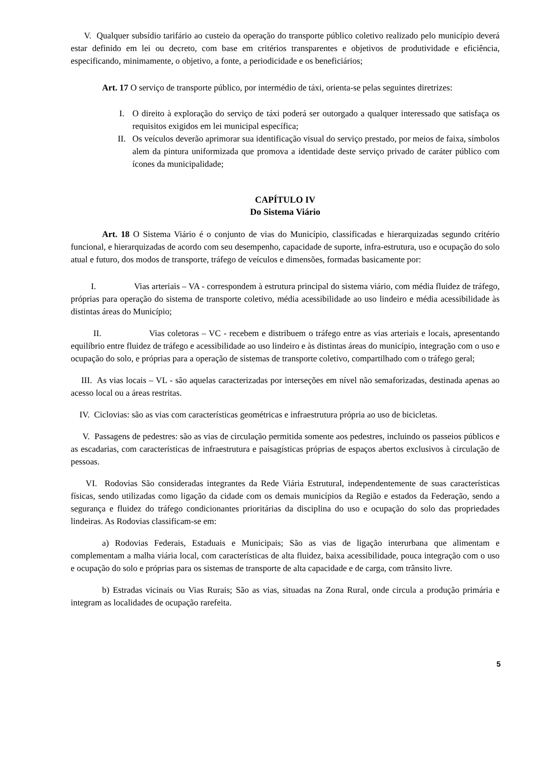V. Qualquer subsídio tarifário ao custeio da operação do transporte público coletivo realizado pelo município deverá estar definido em lei ou decreto, com base em critérios transparentes e objetivos de produtividade e eficiência, especificando, minimamente, o objetivo, a fonte, a periodicidade e os beneficiários;
Art. 17 O serviço de transporte público, por intermédio de táxi, orienta-se pelas seguintes diretrizes:
I. O direito à exploração do serviço de táxi poderá ser outorgado a qualquer interessado que satisfaça os requisitos exigidos em lei municipal específica;
II. Os veículos deverão aprimorar sua identificação visual do serviço prestado, por meios de faixa, símbolos alem da pintura uniformizada que promova a identidade deste serviço privado de caráter público com ícones da municipalidade;
CAPÍTULO IV
Do Sistema Viário
Art. 18 O Sistema Viário é o conjunto de vias do Município, classificadas e hierarquizadas segundo critério funcional, e hierarquizadas de acordo com seu desempenho, capacidade de suporte, infra-estrutura, uso e ocupação do solo atual e futuro, dos modos de transporte, tráfego de veículos e dimensões, formadas basicamente por:
I. Vias arteriais – VA - correspondem à estrutura principal do sistema viário, com média fluidez de tráfego, próprias para operação do sistema de transporte coletivo, média acessibilidade ao uso lindeiro e média acessibilidade às distintas áreas do Município;
II. Vias coletoras – VC - recebem e distribuem o tráfego entre as vias arteriais e locais, apresentando equilíbrio entre fluidez de tráfego e acessibilidade ao uso lindeiro e às distintas áreas do município, integração com o uso e ocupação do solo, e próprias para a operação de sistemas de transporte coletivo, compartilhado com o tráfego geral;
III. As vias locais – VL - são aquelas caracterizadas por interseções em nível não semaforizadas, destinada apenas ao acesso local ou a áreas restritas.
IV. Ciclovias: são as vias com características geométricas e infraestrutura própria ao uso de bicicletas.
V. Passagens de pedestres: são as vias de circulação permitida somente aos pedestres, incluindo os passeios públicos e as escadarias, com características de infraestrutura e paisagísticas próprias de espaços abertos exclusivos à circulação de pessoas.
VI. Rodovias São consideradas integrantes da Rede Viária Estrutural, independentemente de suas características físicas, sendo utilizadas como ligação da cidade com os demais municípios da Região e estados da Federação, sendo a segurança e fluidez do tráfego condicionantes prioritárias da disciplina do uso e ocupação do solo das propriedades lindeiras. As Rodovias classificam-se em:
a) Rodovias Federais, Estaduais e Municipais; São as vias de ligação interurbana que alimentam e complementam a malha viária local, com características de alta fluidez, baixa acessibilidade, pouca integração com o uso e ocupação do solo e próprias para os sistemas de transporte de alta capacidade e de carga, com trânsito livre.
b) Estradas vicinais ou Vias Rurais; São as vias, situadas na Zona Rural, onde circula a produção primária e integram as localidades de ocupação rarefeita.
5